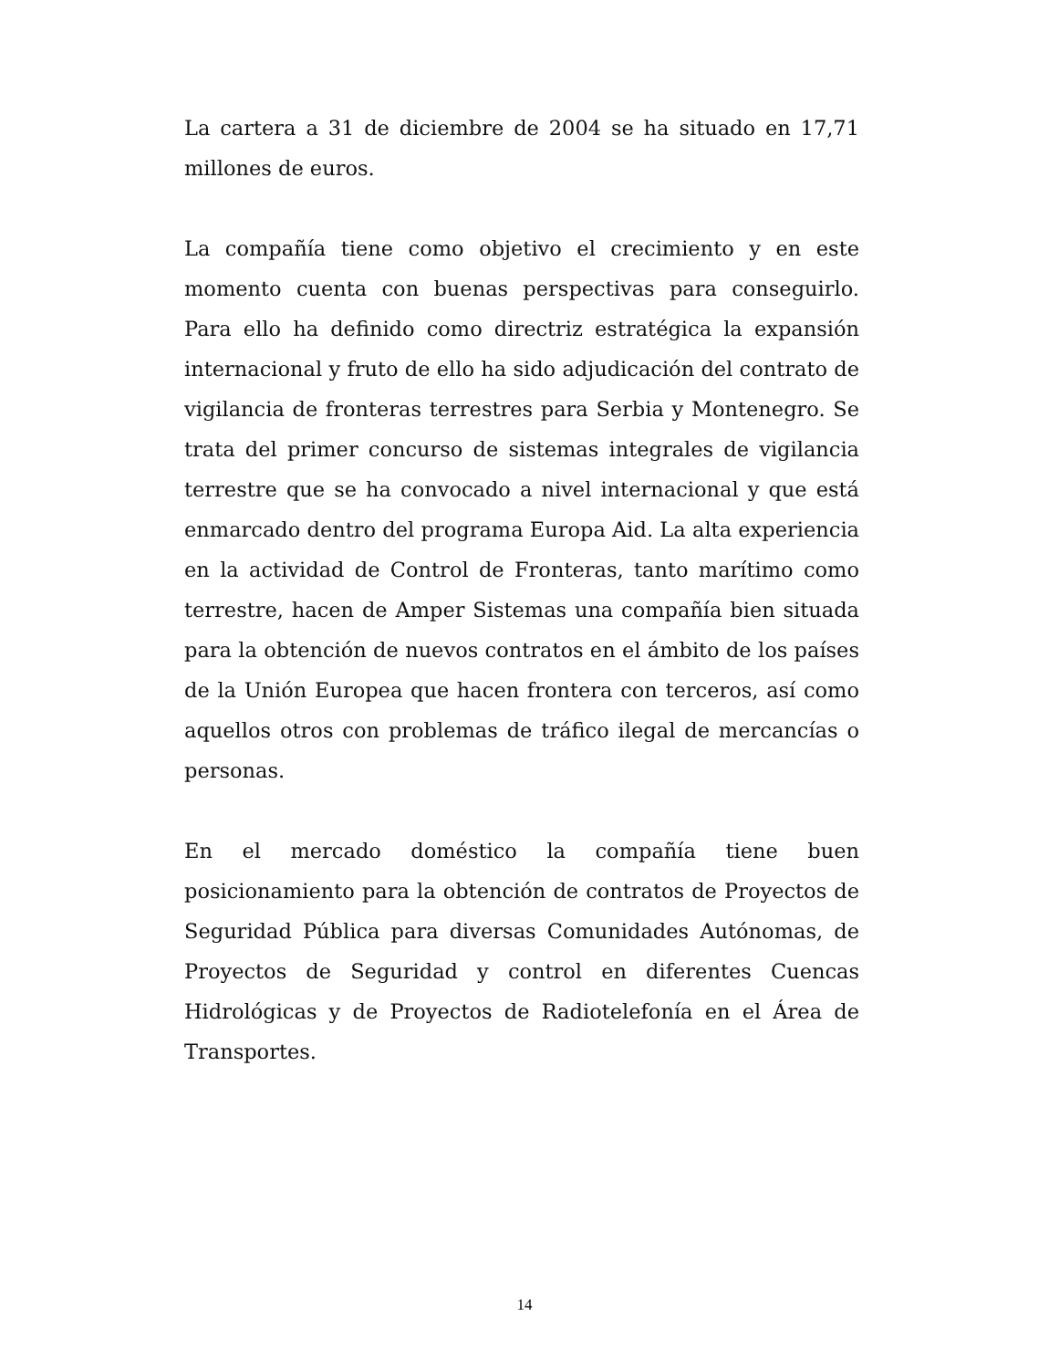La cartera a 31 de diciembre de 2004 se ha situado en 17,71 millones de euros.
La compañía tiene como objetivo el crecimiento y en este momento cuenta con buenas perspectivas para conseguirlo. Para ello ha definido como directriz estratégica la expansión internacional y fruto de ello ha sido adjudicación del contrato de vigilancia de fronteras terrestres para Serbia y Montenegro. Se trata del primer concurso de sistemas integrales de vigilancia terrestre que se ha convocado a nivel internacional y que está enmarcado dentro del programa Europa Aid. La alta experiencia en la actividad de Control de Fronteras, tanto marítimo como terrestre, hacen de Amper Sistemas una compañía bien situada para la obtención de nuevos contratos en el ámbito de los países de la Unión Europea que hacen frontera con terceros, así como aquellos otros con problemas de tráfico ilegal de mercancías o personas.
En el mercado doméstico la compañía tiene buen posicionamiento para la obtención de contratos de Proyectos de Seguridad Pública para diversas Comunidades Autónomas, de Proyectos de Seguridad y control en diferentes Cuencas Hidrológicas y de Proyectos de Radiotelefonía en el Área de Transportes.
14